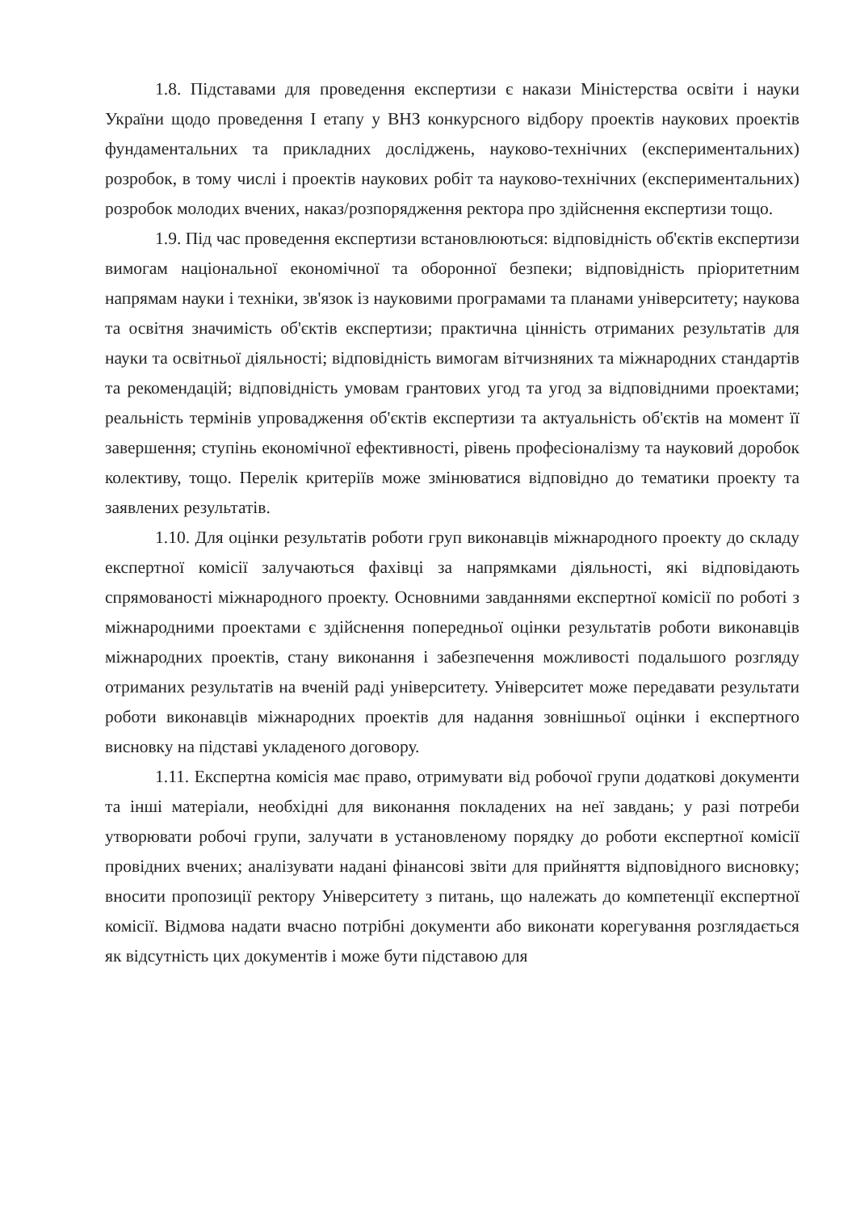1.8. Підставами для проведення експертизи є накази Міністерства освіти і науки України щодо проведення І етапу у ВНЗ конкурсного відбору проектів наукових проектів фундаментальних та прикладних досліджень, науково-технічних (експериментальних) розробок, в тому числі і проектів наукових робіт та науково-технічних (експериментальних) розробок молодих вчених, наказ/розпорядження ректора про здійснення експертизи тощо.
1.9. Під час проведення експертизи встановлюються: відповідність об'єктів експертизи вимогам національної економічної та оборонної безпеки; відповідність пріоритетним напрямам науки і техніки, зв'язок із науковими програмами та планами університету; наукова та освітня значимість об'єктів експертизи; практична цінність отриманих результатів для науки та освітньої діяльності; відповідність вимогам вітчизняних та міжнародних стандартів та рекомендацій; відповідність умовам грантових угод та угод за відповідними проектами; реальність термінів упровадження об'єктів експертизи та актуальність об'єктів на момент її завершення; ступінь економічної ефективності, рівень професіоналізму та науковий доробок колективу, тощо. Перелік критеріїв може змінюватися відповідно до тематики проекту та заявлених результатів.
1.10. Для оцінки результатів роботи груп виконавців міжнародного проекту до складу експертної комісії залучаються фахівці за напрямками діяльності, які відповідають спрямованості міжнародного проекту. Основними завданнями експертної комісії по роботі з міжнародними проектами є здійснення попередньої оцінки результатів роботи виконавців міжнародних проектів, стану виконання і забезпечення можливості подальшого розгляду отриманих результатів на вченій раді університету. Університет може передавати результати роботи виконавців міжнародних проектів для надання зовнішньої оцінки і експертного висновку на підставі укладеного договору.
1.11. Експертна комісія має право, отримувати від робочої групи додаткові документи та інші матеріали, необхідні для виконання покладених на неї завдань; у разі потреби утворювати робочі групи, залучати в установленому порядку до роботи експертної комісії провідних вчених; аналізувати надані фінансові звіти для прийняття відповідного висновку; вносити пропозиції ректору Університету з питань, що належать до компетенції експертної комісії. Відмова надати вчасно потрібні документи або виконати корегування розглядається як відсутність цих документів і може бути підставою для